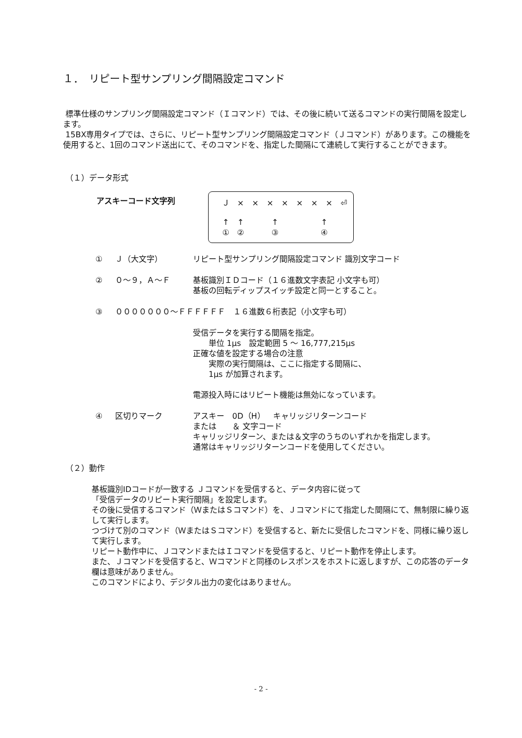１．　リピート型サンプリング間隔設定コマンド
標準仕様のサンプリング間隔設定コマンド（Ｉコマンド）では、その後に続いて送るコマンドの実行間隔を設定します。
15BX専用タイプでは、さらに、リピート型サンプリング間隔設定コマンド（Ｊコマンド）があります。この機能を使用すると、1回のコマンド送出にて、そのコマンドを、指定した間隔にて連続して実行することができます。
（１）データ形式
アスキーコード文字列
Ｊ × × × × × × × ⏎
↑ ↑ ↑ ↑
①②③④
① Ｊ（大文字） リピート型サンプリング間隔設定コマンド 識別文字コード
② ０～９，Ａ～Ｆ 基板識別ＩＤコード（１６進数文字表記 小文字も可）
基板の回転ディップスイッチ設定と同一とすること。
③ ０００００００～ＦＦＦＦＦＦ　１６進数６桁表記（小文字も可）
受信データを実行する間隔を指定。
  単位 1μs　設定範囲 5 ～ 16,777,215μs
正確な値を設定する場合の注意
  実際の実行間隔は、ここに指定する間隔に、
  1μs が加算されます。
電源投入時にはリピート機能は無効になっています。
④ 区切りマーク アスキー　0D（H）　キャリッジリターンコード
または　　＆ 文字コード
キャリッジリターン、または＆文字のうちのいずれかを指定します。
通常はキャリッジリターンコードを使用してください。
（２）動作
基板識別IDコードが一致する Ｊコマンドを受信すると、データ内容に従って
「受信データのリピート実行間隔」を設定します。
その後に受信するコマンド（ＷまたはＳコマンド）を、Ｊコマンドにて指定した間隔にて、無制限に繰り返して実行します。
つづけて別のコマンド（ＷまたはＳコマンド）を受信すると、新たに受信したコマンドを、同様に繰り返して実行します。
リピート動作中に、ＪコマンドまたはＩコマンドを受信すると、リピート動作を停止します。
また、Ｊコマンドを受信すると、Ｗコマンドと同様のレスポンスをホストに返しますが、この応答のデータ欄は意味がありません。
このコマンドにより、デジタル出力の変化はありません。
- 2 -